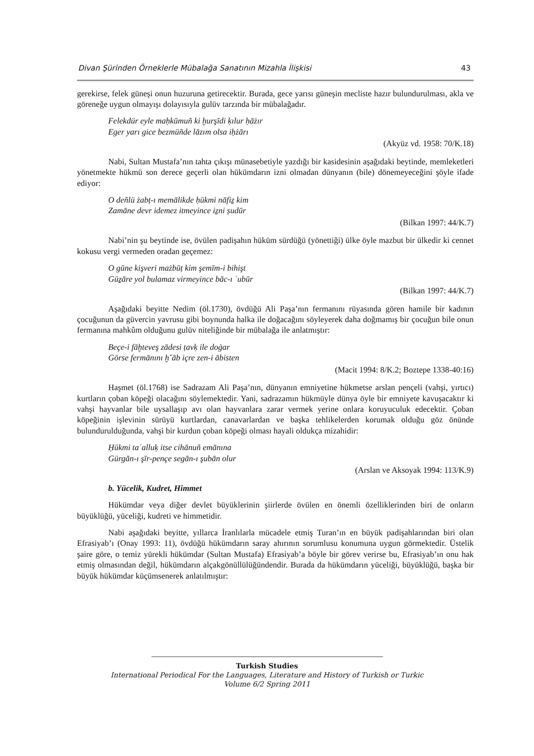Divan Şürinden Örneklerle Mübalağa Sanatının Mizahla İlişkisi 43
gerekirse, felek güneşi onun huzuruna getirecektir. Burada, gece yarısı güneşin mecliste hazır bulundurulması, akla ve göreneğe uygun olmayışı dolayısıyla gulüv tarzında bir mübalağadır.
Felekdür eyle maḥkūmuñ ki ḫurşīdi ḳılur ḥāżır
Eger yarı gice bezmüñde lāzım olsa iḥżārı
(Akyüz vd. 1958: 70/K.18)
Nabi, Sultan Mustafa’nın tahta çıkışı münasebetiyle yazdığı bir kasidesinin aşağıdaki beytinde, memleketleri yönetmekte hükmü son derece geçerli olan hükümdarın izni olmadan dünyanın (bile) dönemeyeceğini şöyle ifade ediyor:
O deñlü żabṭ-ı memālikde ḥükmi nāfiẕ kim
Zamāne devr idemez itmeyince iẕni ṣudūr
(Bilkan 1997: 44/K.7)
Nabi’nin şu beytinde ise, övülen padişahın hüküm sürdüğü (yönettiği) ülke öyle mazbut bir ülkedir ki cennet kokusu vergi vermeden oradan geçemez:
O gūne kişveri mażbūṭ kim şemīm-i bihişt
Güẕāre yol bulamaz virmeyince bāc-ı ʿubūr
(Bilkan 1997: 44/K.7)
Aşağıdaki beyitte Nedim (öl.1730), övdüğü Ali Paşa’nın fermanını rüyasında gören hamile bir kadının çocuğunun da güvercin yavrusu gibi boynunda halka ile doğacağını söyleyerek daha doğmamış bir çocuğun bile onun fermanına mahkûm olduğunu gulüv niteliğinde bir mübalağa ile anlatmıştır:
Beçe-i fāḫteveş zādesi ṭavḳ ile doġar
Görse fermānını ḫˇāb içre zen-i ābisten
(Macit 1994: 8/K.2; Boztepe 1338-40:16)
Haşmet (öl.1768) ise Sadrazam Ali Paşa’nın, dünyanın emniyetine hükmetse arslan pençeli (vahşi, yırtıcı) kurtların çoban köpeği olacağını söylemektedir. Yani, sadrazamın hükmüyle dünya öyle bir emniyete kavuşacaktır ki vahşi hayvanlar bile uysallaşıp avı olan hayvanlara zarar vermek yerine onlara koruyuculuk edecektir. Çoban köpeğinin işlevinin sürüyü kurtlardan, canavarlardan ve başka tehlikelerden korumak olduğu göz önünde bulundurulduğunda, vahşi bir kurdun çoban köpeği olması hayali oldukça mizahidir:
Ḥükmi taʿalluḳ itse cihānuñ emānına
Gürgān-ı şīr-pençe segān-ı şubān olur
(Arslan ve Aksoyak 1994: 113/K.9)
b. Yücelik, Kudret, Himmet
Hükümdar veya diğer devlet büyüklerinin şiirlerde övülen en önemli özelliklerinden biri de onların büyüklüğü, yüceliği, kudreti ve himmetidir.
Nabi aşağıdaki beyitte, yıllarca İranlılarla mücadele etmiş Turan’ın en büyük padişahlarından biri olan Efrasiyab’ı (Onay 1993: 11), övdüğü hükümdarın saray ahırının sorumlusu konumuna uygun görmektedir. Üstelik şaire göre, o temiz yürekli hükümdar (Sultan Mustafa) Efrasiyab’a böyle bir görev verirse bu, Efrasiyab’ın onu hak etmiş olmasından değil, hükümdarın alçakgönüllülüğündendir. Burada da hükümdarın yüceliği, büyüklüğü, başka bir büyük hükümdar küçümsenerek anlatılmıştır:
Turkish Studies
International Periodical For the Languages, Literature and History of Turkish or Turkic
Volume 6/2 Spring 2011